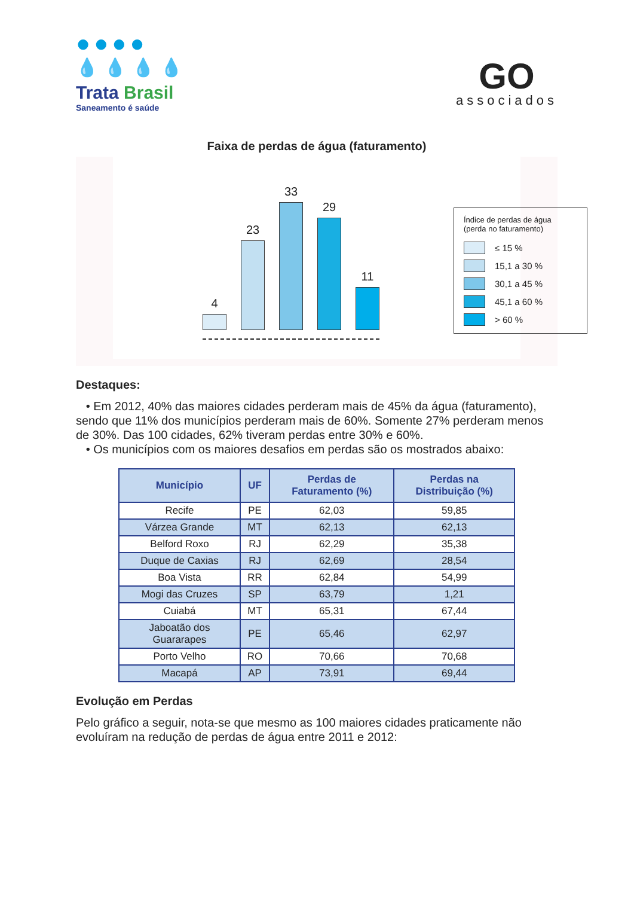●●●●
💧💧💧💧
Trata Brasil
Saneamento é saúde
GO
associados
Faixa de perdas de água (faturamento)
4
23
33
29
11
Índice de perdas de água
(perda no faturamento)
≤ 15 %
15,1 a 30 %
30,1 a 45 %
45,1 a 60 %
> 60 %
Destaques:
• Em 2012, 40% das maiores cidades perderam mais de 45% da água (faturamento), sendo que 11% dos municípios perderam mais de 60%. Somente 27% perderam menos de 30%. Das 100 cidades, 62% tiveram perdas entre 30% e 60%.
• Os municípios com os maiores desafios em perdas são os mostrados abaixo:
| Município | UF | Perdas de Faturamento (%) | Perdas na Distribuição (%) |
| --- | --- | --- | --- |
| Recife | PE | 62,03 | 59,85 |
| Várzea Grande | MT | 62,13 | 62,13 |
| Belford Roxo | RJ | 62,29 | 35,38 |
| Duque de Caxias | RJ | 62,69 | 28,54 |
| Boa Vista | RR | 62,84 | 54,99 |
| Mogi das Cruzes | SP | 63,79 | 1,21 |
| Cuiabá | MT | 65,31 | 67,44 |
| Jaboatão dos Guararapes | PE | 65,46 | 62,97 |
| Porto Velho | RO | 70,66 | 70,68 |
| Macapá | AP | 73,91 | 69,44 |
Evolução em Perdas
Pelo gráfico a seguir, nota-se que mesmo as 100 maiores cidades praticamente não evoluíram na redução de perdas de água entre 2011 e 2012: